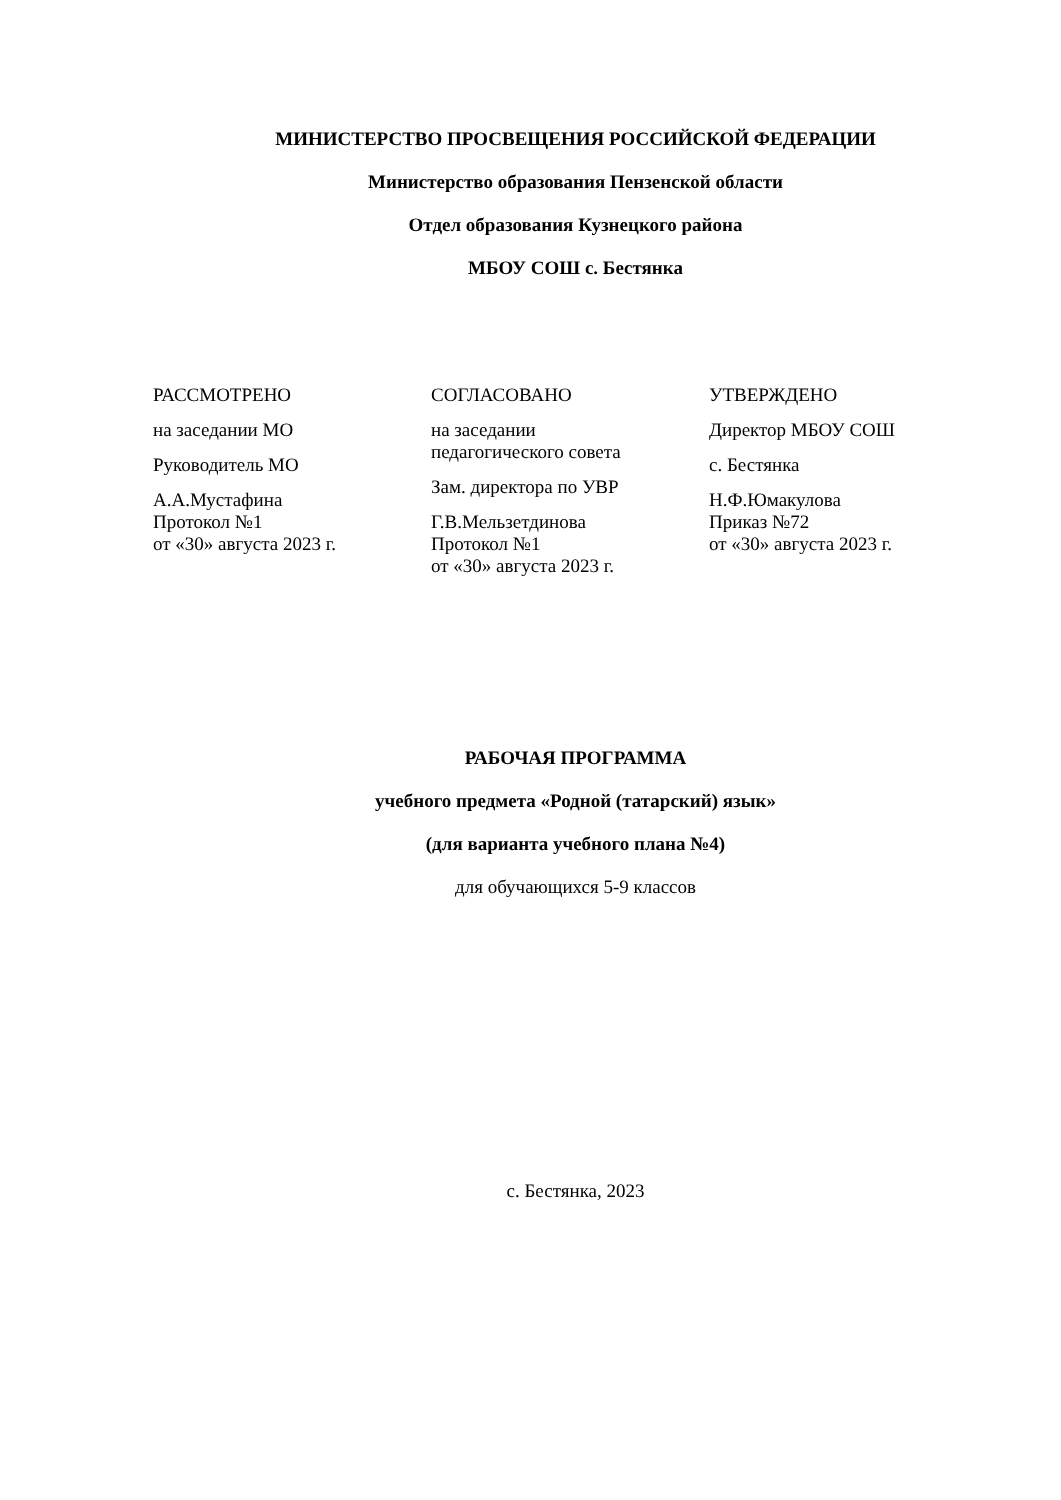МИНИСТЕРСТВО ПРОСВЕЩЕНИЯ РОССИЙСКОЙ ФЕДЕРАЦИИ
Министерство образования Пензенской области
Отдел образования Кузнецкого района
МБОУ СОШ с. Бестянка
РАССМОТРЕНО
на заседании МО
Руководитель МО
А.А.Мустафина
Протокол №1
от «30» августа 2023 г.
СОГЛАСОВАНО
на заседании
педагогического совета
Зам. директора по УВР
Г.В.Мельзетдинова
Протокол №1
от «30» августа 2023 г.
УТВЕРЖДЕНО
Директор МБОУ СОШ
с. Бестянка
Н.Ф.Юмакулова
Приказ №72
от «30» августа 2023 г.
РАБОЧАЯ ПРОГРАММА
учебного предмета «Родной (татарский) язык»
(для варианта учебного плана №4)
для обучающихся 5-9 классов
с. Бестянка, 2023